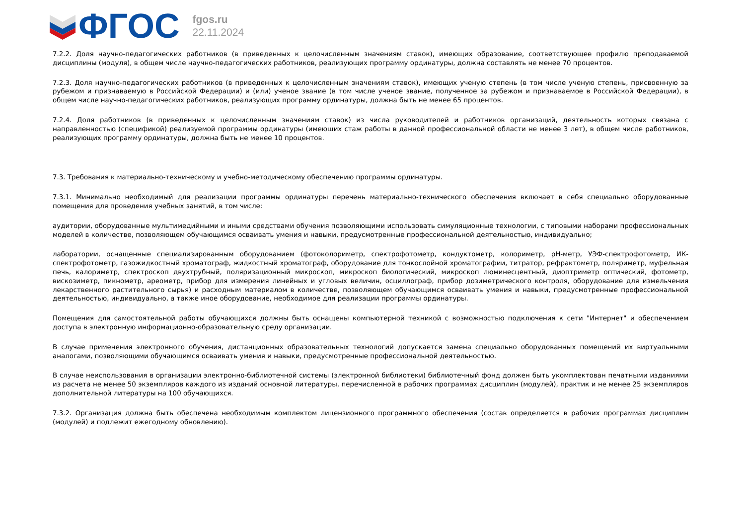ФГОС
fgos.ru
22.11.2024
7.2.2. Доля научно-педагогических работников (в приведенных к целочисленным значениям ставок), имеющих образование, соответствующее профилю преподаваемой дисциплины (модуля), в общем числе научно-педагогических работников, реализующих программу ординатуры, должна составлять не менее 70 процентов.
7.2.3. Доля научно-педагогических работников (в приведенных к целочисленным значениям ставок), имеющих ученую степень (в том числе ученую степень, присвоенную за рубежом и признаваемую в Российской Федерации) и (или) ученое звание (в том числе ученое звание, полученное за рубежом и признаваемое в Российской Федерации), в общем числе научно-педагогических работников, реализующих программу ординатуры, должна быть не менее 65 процентов.
7.2.4. Доля работников (в приведенных к целочисленным значениям ставок) из числа руководителей и работников организаций, деятельность которых связана с направленностью (спецификой) реализуемой программы ординатуры (имеющих стаж работы в данной профессиональной области не менее 3 лет), в общем числе работников, реализующих программу ординатуры, должна быть не менее 10 процентов.
7.3. Требования к материально-техническому и учебно-методическому обеспечению программы ординатуры.
7.3.1. Минимально необходимый для реализации программы ординатуры перечень материально-технического обеспечения включает в себя специально оборудованные помещения для проведения учебных занятий, в том числе:
аудитории, оборудованные мультимедийными и иными средствами обучения позволяющими использовать симуляционные технологии, с типовыми наборами профессиональных моделей в количестве, позволяющем обучающимся осваивать умения и навыки, предусмотренные профессиональной деятельностью, индивидуально;
лаборатории, оснащенные специализированным оборудованием (фотоколориметр, спектрофотометр, кондуктометр, колориметр, pH-метр, УЭФ-спектрофотометр, ИК-спектрофотометр, газожидкостный хроматограф, жидкостный хроматограф, оборудование для тонкослойной хроматографии, титратор, рефрактометр, поляриметр, муфельная печь, калориметр, спектроскоп двухтрубный, поляризационный микроскоп, микроскоп биологический, микроскоп люминесцентный, диоптриметр оптический, фотометр, вискозиметр, пикнометр, ареометр, прибор для измерения линейных и угловых величин, осциллограф, прибор дозиметрического контроля, оборудование для измельчения лекарственного растительного сырья) и расходным материалом в количестве, позволяющем обучающимся осваивать умения и навыки, предусмотренные профессиональной деятельностью, индивидуально, а также иное оборудование, необходимое для реализации программы ординатуры.
Помещения для самостоятельной работы обучающихся должны быть оснащены компьютерной техникой с возможностью подключения к сети "Интернет" и обеспечением доступа в электронную информационно-образовательную среду организации.
В случае применения электронного обучения, дистанционных образовательных технологий допускается замена специально оборудованных помещений их виртуальными аналогами, позволяющими обучающимся осваивать умения и навыки, предусмотренные профессиональной деятельностью.
В случае неиспользования в организации электронно-библиотечной системы (электронной библиотеки) библиотечный фонд должен быть укомплектован печатными изданиями из расчета не менее 50 экземпляров каждого из изданий основной литературы, перечисленной в рабочих программах дисциплин (модулей), практик и не менее 25 экземпляров дополнительной литературы на 100 обучающихся.
7.3.2. Организация должна быть обеспечена необходимым комплектом лицензионного программного обеспечения (состав определяется в рабочих программах дисциплин (модулей) и подлежит ежегодному обновлению).